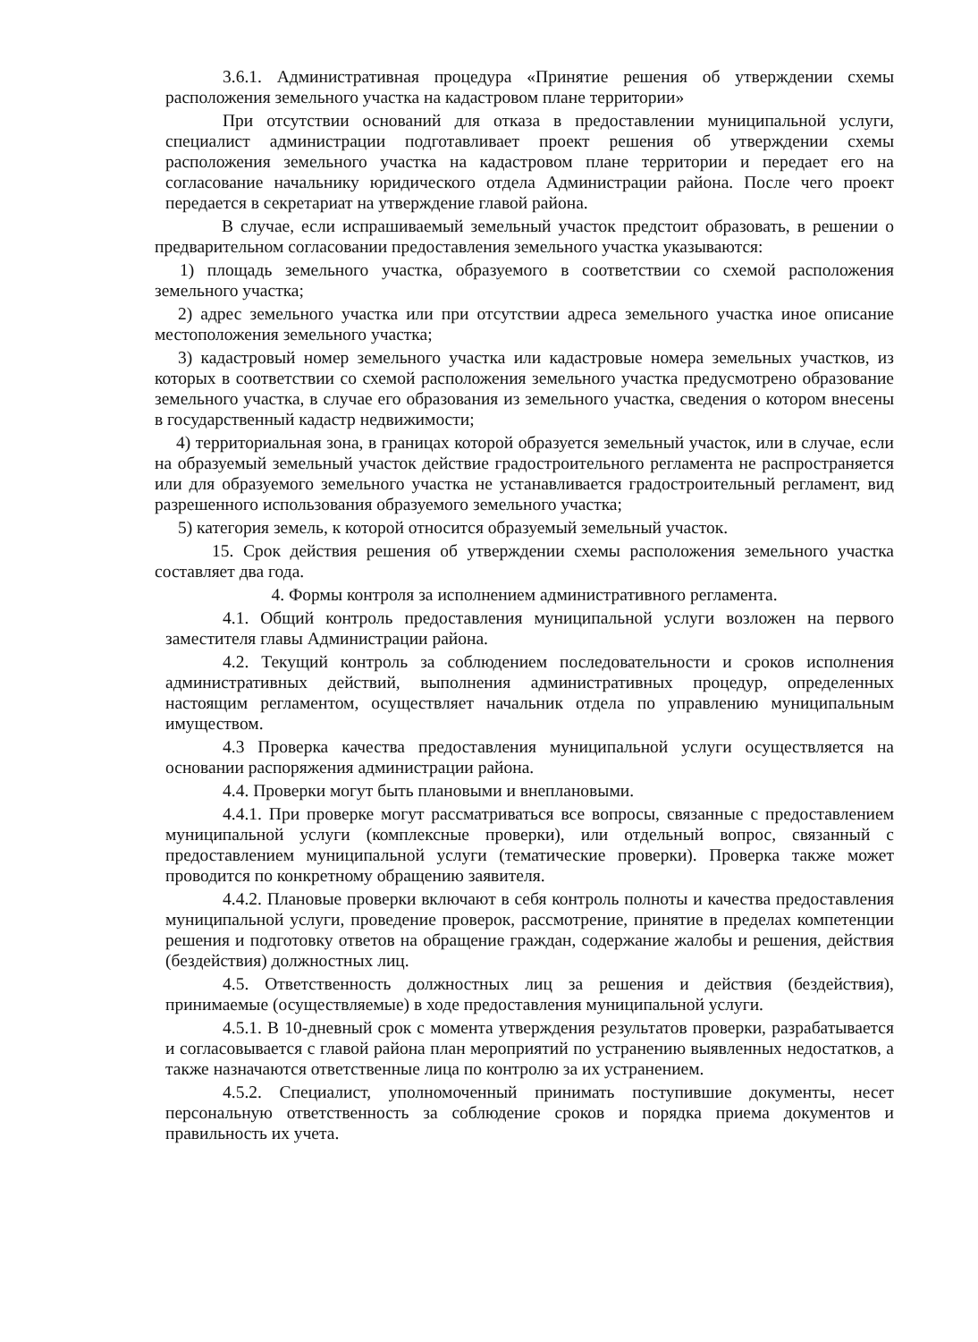3.6.1. Административная процедура «Принятие решения об утверждении схемы расположения земельного участка на кадастровом плане территории»
При отсутствии оснований для отказа в предоставлении муниципальной услуги, специалист администрации подготавливает проект решения об утверждении схемы расположения земельного участка на кадастровом плане территории и передает его на согласование начальнику юридического отдела Администрации района. После чего проект передается в секретариат на утверждение главой района.
В случае, если испрашиваемый земельный участок предстоит образовать, в решении о предварительном согласовании предоставления земельного участка указываются:
1) площадь земельного участка, образуемого в соответствии со схемой расположения земельного участка;
2) адрес земельного участка или при отсутствии адреса земельного участка иное описание местоположения земельного участка;
3) кадастровый номер земельного участка или кадастровые номера земельных участков, из которых в соответствии со схемой расположения земельного участка предусмотрено образование земельного участка, в случае его образования из земельного участка, сведения о котором внесены в государственный кадастр недвижимости;
4) территориальная зона, в границах которой образуется земельный участок, или в случае, если на образуемый земельный участок действие градостроительного регламента не распространяется или для образуемого земельного участка не устанавливается градостроительный регламент, вид разрешенного использования образуемого земельного участка;
5) категория земель, к которой относится образуемый земельный участок.
15. Срок действия решения об утверждении схемы расположения земельного участка составляет два года.
4. Формы контроля за исполнением административного регламента.
4.1. Общий контроль предоставления муниципальной услуги возложен на первого заместителя главы Администрации района.
4.2. Текущий контроль за соблюдением последовательности и сроков исполнения административных действий, выполнения административных процедур, определенных настоящим регламентом, осуществляет начальник отдела по управлению муниципальным имуществом.
4.3 Проверка качества предоставления муниципальной услуги осуществляется на основании распоряжения администрации района.
4.4. Проверки могут быть плановыми и внеплановыми.
4.4.1. При проверке могут рассматриваться все вопросы, связанные с предоставлением муниципальной услуги (комплексные проверки), или отдельный вопрос, связанный с предоставлением муниципальной услуги (тематические проверки). Проверка также может проводится по конкретному обращению заявителя.
4.4.2. Плановые проверки включают в себя контроль полноты и качества предоставления муниципальной услуги, проведение проверок, рассмотрение, принятие в пределах компетенции решения и подготовку ответов на обращение граждан, содержание жалобы и решения, действия (бездействия) должностных лиц.
4.5. Ответственность должностных лиц за решения и действия (бездействия), принимаемые (осуществляемые) в ходе предоставления муниципальной услуги.
4.5.1. В 10-дневный срок с момента утверждения результатов проверки, разрабатывается и согласовывается с главой района план мероприятий по устранению выявленных недостатков, а также назначаются ответственные лица по контролю за их устранением.
4.5.2. Специалист, уполномоченный принимать поступившие документы, несет персональную ответственность за соблюдение сроков и порядка приема документов и правильность их учета.